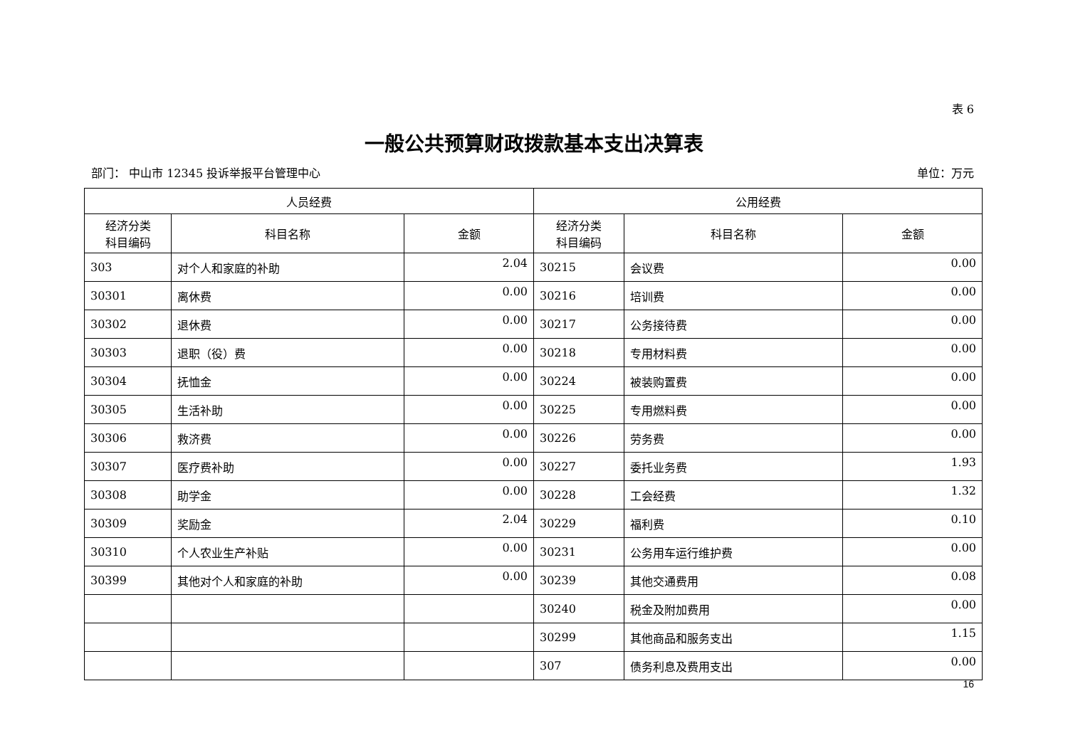表 6
一般公共预算财政拨款基本支出决算表
部门： 中山市 12345 投诉举报平台管理中心 单位：万元
| 人员经费 | | | 公用经费 | | |
| --- | --- | --- | --- | --- | --- |
| 经济分类 科目编码 | 科目名称 | 金额 | 经济分类 科目编码 | 科目名称 | 金额 |
| 303 | 对个人和家庭的补助 | 2.04 | 30215 | 会议费 | 0.00 |
| 30301 | 离休费 | 0.00 | 30216 | 培训费 | 0.00 |
| 30302 | 退休费 | 0.00 | 30217 | 公务接待费 | 0.00 |
| 30303 | 退职（役）费 | 0.00 | 30218 | 专用材料费 | 0.00 |
| 30304 | 抚恤金 | 0.00 | 30224 | 被装购置费 | 0.00 |
| 30305 | 生活补助 | 0.00 | 30225 | 专用燃料费 | 0.00 |
| 30306 | 救济费 | 0.00 | 30226 | 劳务费 | 0.00 |
| 30307 | 医疗费补助 | 0.00 | 30227 | 委托业务费 | 1.93 |
| 30308 | 助学金 | 0.00 | 30228 | 工会经费 | 1.32 |
| 30309 | 奖励金 | 2.04 | 30229 | 福利费 | 0.10 |
| 30310 | 个人农业生产补贴 | 0.00 | 30231 | 公务用车运行维护费 | 0.00 |
| 30399 | 其他对个人和家庭的补助 | 0.00 | 30239 | 其他交通费用 | 0.08 |
| | | | 30240 | 税金及附加费用 | 0.00 |
| | | | 30299 | 其他商品和服务支出 | 1.15 |
| | | | 307 | 债务利息及费用支出 | 0.00 |
16